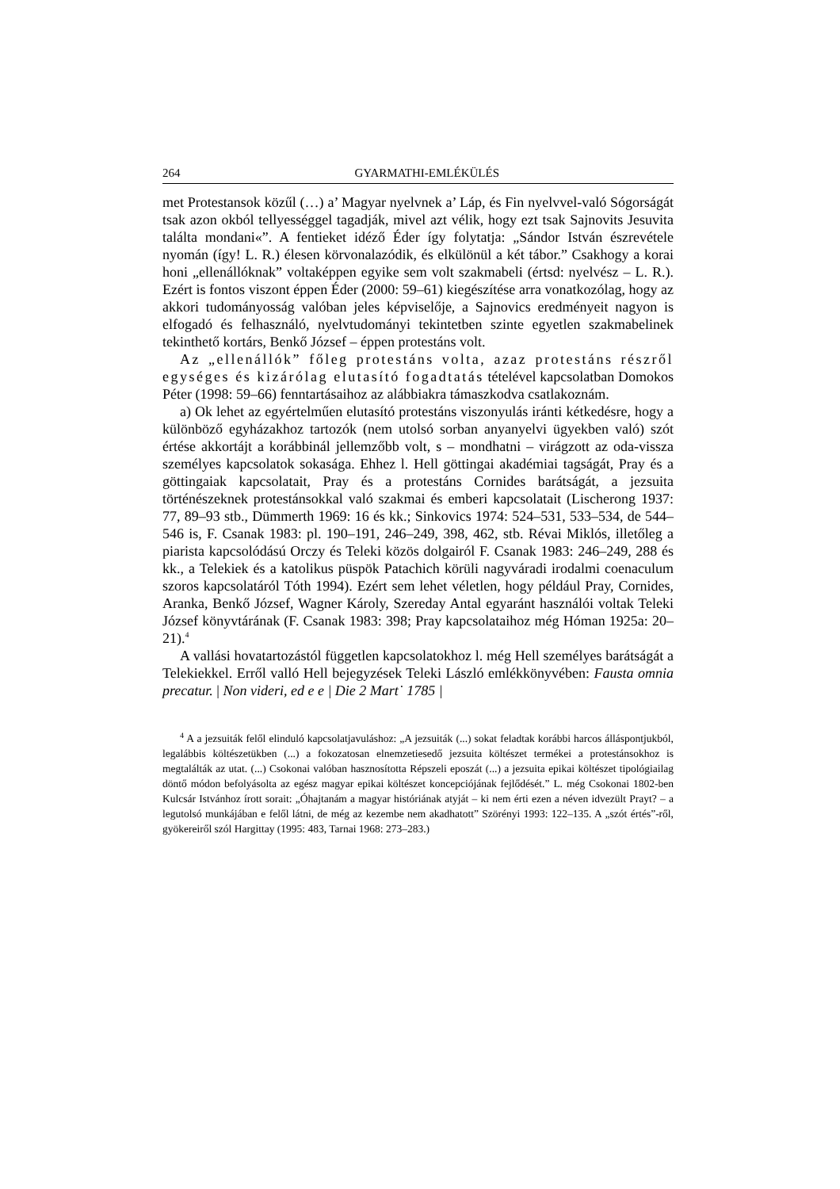264 GYARMATHI-EMLÉKÜLÉS
met Protestansok közűl (…) a’ Magyar nyelvnek a’ Láp, és Fin nyelvvel-való Sógorságát tsak azon okból tellyességgel tagadják, mivel azt vélik, hogy ezt tsak Sajnovits Jesuvita találta mondani«”. A fentieket idéző Éder így folytatja: „Sándor István észrevétele nyomán (így! L. R.) élesen körvonalazódik, és elkülönül a két tábor.” Csakhogy a korai honi „ellenállóknak” voltaképpen egyike sem volt szakmabeli (értsd: nyelvész – L. R.). Ezért is fontos viszont éppen Éder (2000: 59–61) kiegészítése arra vonatkozólag, hogy az akkori tudományosság valóban jeles képviselője, a Sajnovics eredményeit nagyon is elfogadó és felhasználó, nyelvtudományi tekintetben szinte egyetlen szakmabelinek tekinthető kortárs, Benkő József – éppen protestáns volt.
Az „ellenállók” főleg protestáns volta, azaz protestáns részről egységes és kizárólag elutasító fogadtatás tételével kapcsolatban Domokos Péter (1998: 59–66) fenntartásaihoz az alábbiakra támaszkodva csatlakoznám.
a) Ok lehet az egyértelműen elutasító protestáns viszonyulás iránti kétkedésre, hogy a különböző egyházakhoz tartozók (nem utolsó sorban anyanyelvi ügyekben való) szót értése akkortájt a korábbinál jellemzőbb volt, s – mondhatni – virágzott az oda-vissza személyes kapcsolatok sokasága. Ehhez l. Hell göttingai akadémiai tagságát, Pray és a göttingaiak kapcsolatait, Pray és a protestáns Cornides barátságát, a jezsuita történészeknek protestánsokkal való szakmai és emberi kapcsolatait (Lischerong 1937: 77, 89–93 stb., Dümmerth 1969: 16 és kk.; Sinkovics 1974: 524–531, 533–534, de 544–546 is, F. Csanak 1983: pl. 190–191, 246–249, 398, 462, stb. Révai Miklós, illetőleg a piarista kapcsolódású Orczy és Teleki közös dolgairól F. Csanak 1983: 246–249, 288 és kk., a Telekiek és a katolikus püspök Patachich körüli nagyváradi irodalmi coenaculum szoros kapcsolatáról Tóth 1994). Ezért sem lehet véletlen, hogy például Pray, Cornides, Aranka, Benkő József, Wagner Károly, Szereday Antal egyaránt használói voltak Teleki József könyvtárának (F. Csanak 1983: 398; Pray kapcsolataihoz még Hóman 1925a: 20–21).<sup>4</sup>
A vallási hovatartozástól független kapcsolatokhoz l. még Hell személyes barátságát a Telekiekkel. Erről valló Hell bejegyzések Teleki László emlékkönyvében: Fausta omnia precatur. | Non videri, ed e e | Die 2 Mart˙ 1785 |
<sup>4</sup> A a jezsuiták felől elinduló kapcsolatjavuláshoz: „A jezsuiták (...) sokat feladtak korábbi harcos álláspontjukból, legalábbis költészetükben (...) a fokozatosan elnemzetiesedő jezsuita költészet termékei a protestánsokhoz is megtalálták az utat. (...) Csokonai valóban hasznosította Répszeli eposzát (...) a jezsuita epikai költészet tipológiailag döntő módon befolyásolta az egész magyar epikai költészet koncepciójának fejlődését.” L. még Csokonai 1802-ben Kulcsár Istvánhoz írott sorait: „Óhajtanám a magyar históriának atyját – ki nem érti ezen a néven idvezült Prayt? – a legutolsó munkájában e felől látni, de még az kezembe nem akadhatott” Szörényi 1993: 122–135. A „szót értés”-ről, gyökereiről szól Hargittay (1995: 483, Tarnai 1968: 273–283.)